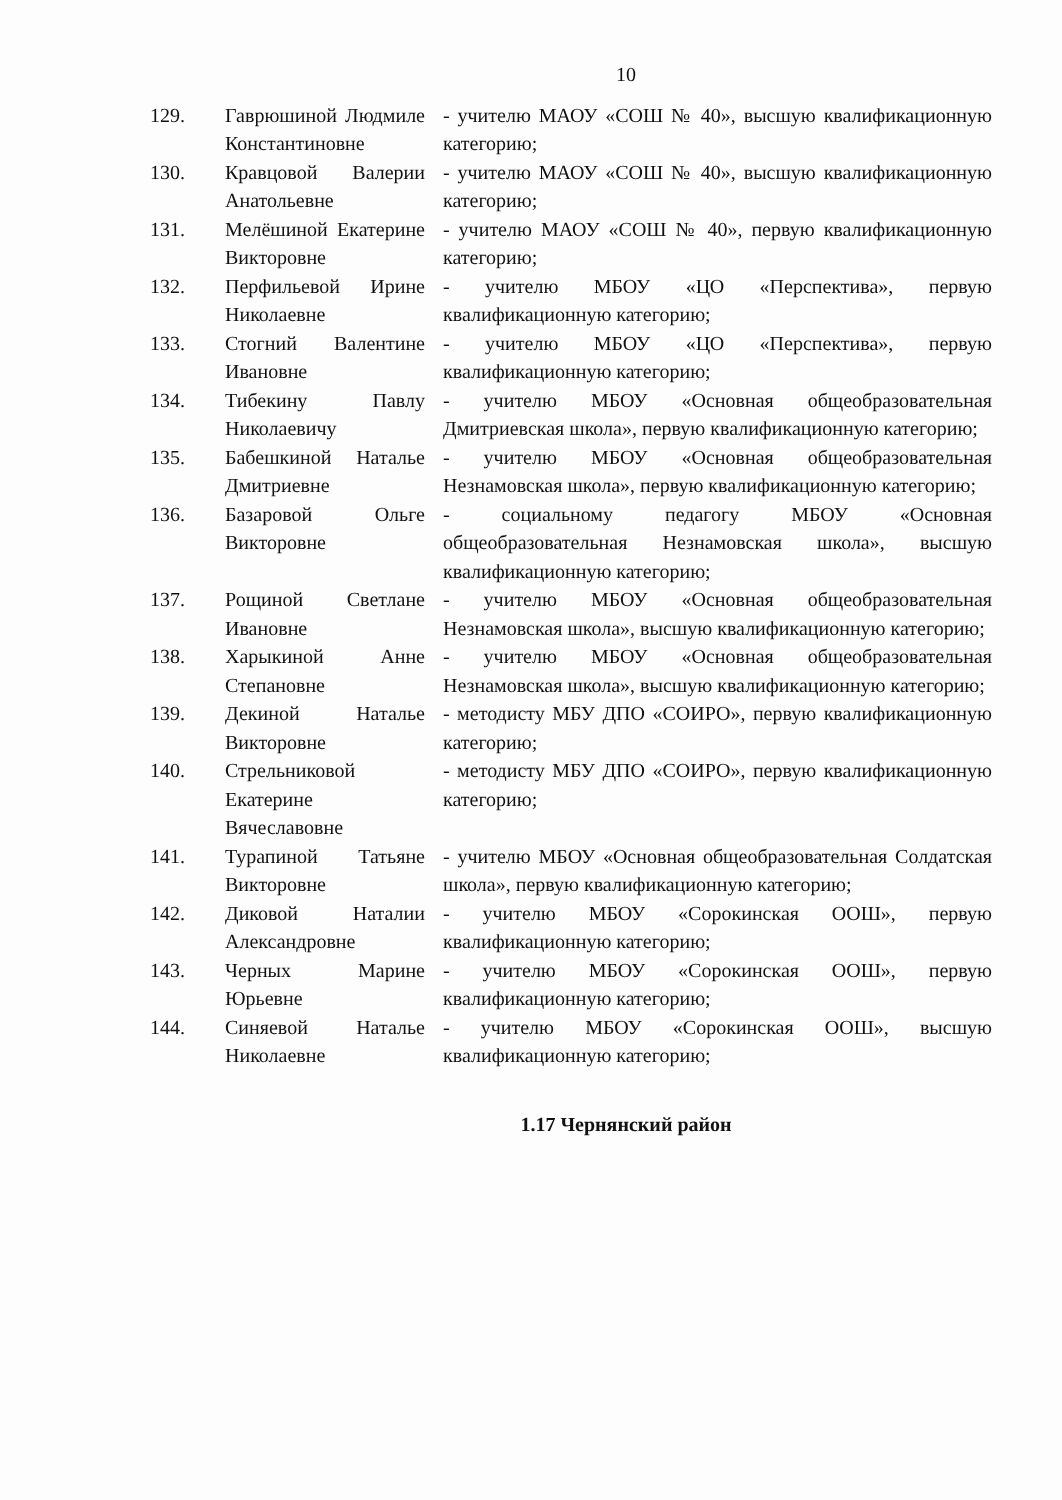10
| 129. | Гаврюшиной Людмиле Константиновне | - учителю МАОУ «СОШ № 40», высшую квалификационную категорию; |
| 130. | Кравцовой Валерии Анатольевне | - учителю МАОУ «СОШ № 40», высшую квалификационную категорию; |
| 131. | Мелёшиной Екатерине Викторовне | - учителю МАОУ «СОШ № 40», первую квалификационную категорию; |
| 132. | Перфильевой Ирине Николаевне | - учителю МБОУ «ЦО «Перспектива», первую квалификационную категорию; |
| 133. | Стогний Валентине Ивановне | - учителю МБОУ «ЦО «Перспектива», первую квалификационную категорию; |
| 134. | Тибекину Павлу Николаевичу | - учителю МБОУ «Основная общеобразовательная Дмитриевская школа», первую квалификационную категорию; |
| 135. | Бабешкиной Наталье Дмитриевне | - учителю МБОУ «Основная общеобразовательная Незнамовская школа», первую квалификационную категорию; |
| 136. | Базаровой Ольге Викторовне | - социальному педагогу МБОУ «Основная общеобразовательная Незнамовская школа», высшую квалификационную категорию; |
| 137. | Рощиной Светлане Ивановне | - учителю МБОУ «Основная общеобразовательная Незнамовская школа», высшую квалификационную категорию; |
| 138. | Харыкиной Анне Степановне | - учителю МБОУ «Основная общеобразовательная Незнамовская школа», высшую квалификационную категорию; |
| 139. | Декиной Наталье Викторовне | - методисту МБУ ДПО «СОИРО», первую квалификационную категорию; |
| 140. | Стрельниковой Екатерине Вячеславовне | - методисту МБУ ДПО «СОИРО», первую квалификационную категорию; |
| 141. | Турапиной Татьяне Викторовне | - учителю МБОУ «Основная общеобразовательная Солдатская школа», первую квалификационную категорию; |
| 142. | Диковой Наталии Александровне | - учителю МБОУ «Сорокинская ООШ», первую квалификационную категорию; |
| 143. | Черных Марине Юрьевне | - учителю МБОУ «Сорокинская ООШ», первую квалификационную категорию; |
| 144. | Синяевой Наталье Николаевне | - учителю МБОУ «Сорокинская ООШ», высшую квалификационную категорию; |
1.17 Чернянский район